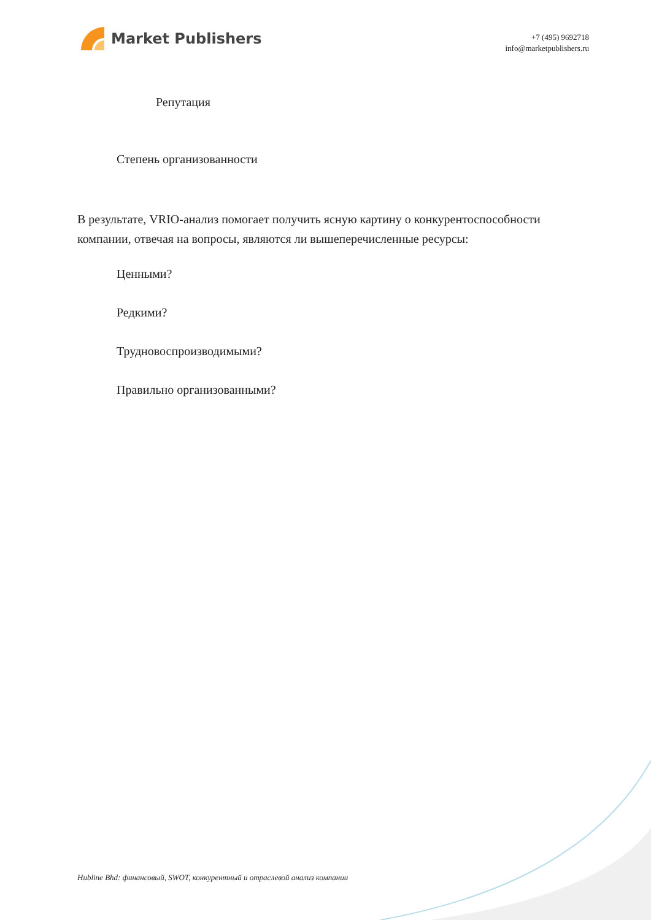Market Publishers
+7 (495) 9692718
info@marketpublishers.ru
Репутация
Степень организованности
В результате, VRIO-анализ помогает получить ясную картину о конкурентоспособности компании, отвечая на вопросы, являются ли вышеперечисленные ресурсы:
Ценными?
Редкими?
Трудновоспроизводимыми?
Правильно организованными?
Hubline Bhd: финансовый, SWOT, конкурентный и отраслевой анализ компании